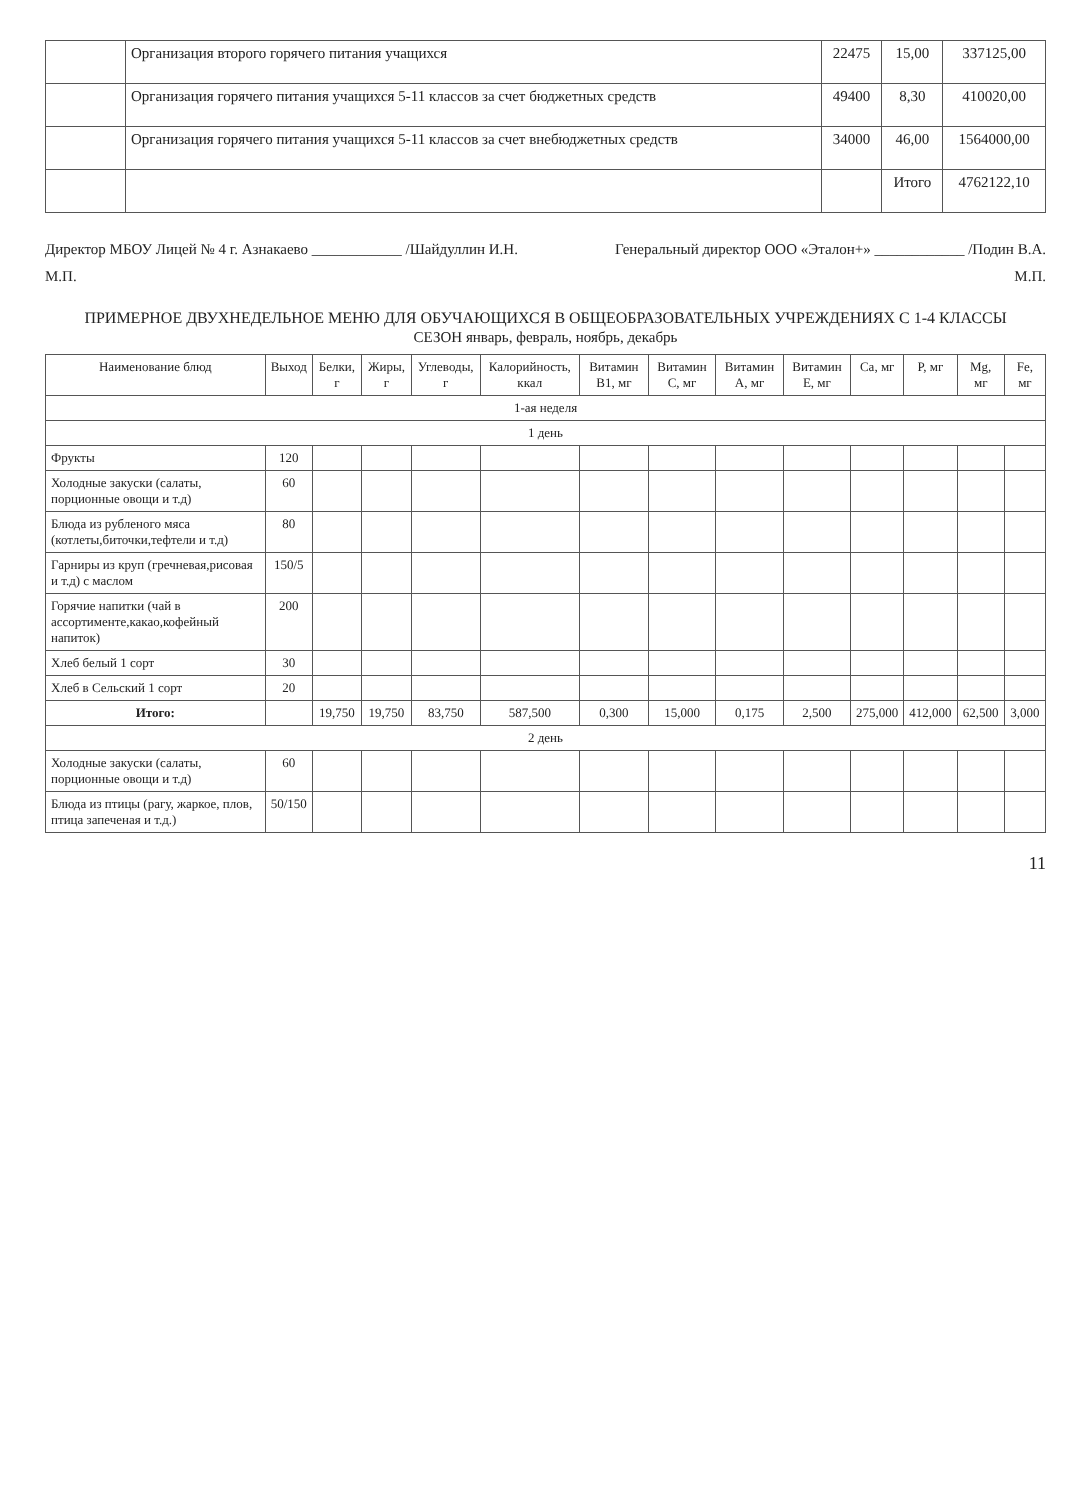| | Организация второго горячего питания учащихся | 22475 | 15,00 | 337125,00 |
| | Организация горячего питания учащихся 5-11 классов за счет бюджетных средств | 49400 | 8,30 | 410020,00 |
| | Организация горячего питания учащихся 5-11 классов за счет внебюджетных средств | 34000 | 46,00 | 1564000,00 |
| | | | Итого | 4762122,10 |
Директор МБОУ Лицей № 4 г. Азнакаево ____________ /Шайдуллин И.Н. Генеральный директор ООО «Эталон+» ____________ /Подин В.А.
М.П. М.П.
ПРИМЕРНОЕ ДВУХНЕДЕЛЬНОЕ МЕНЮ ДЛЯ ОБУЧАЮЩИХСЯ В ОБЩЕОБРАЗОВАТЕЛЬНЫХ УЧРЕЖДЕНИЯХ С 1-4 КЛАССЫ
СЕЗОН январь, февраль, ноябрь, декабрь
| Наименование блюд | Выход | Белки, г | Жиры, г | Углеводы, г | Калорийность, ккал | Витамин B1, мг | Витамин C, мг | Витамин A, мг | Витамин E, мг | Ca, мг | P, мг | Mg, мг | Fe, мг |
| --- | --- | --- | --- | --- | --- | --- | --- | --- | --- | --- | --- | --- | --- |
| 1-ая неделя | | | | | | | | | | | | | |
| 1 день | | | | | | | | | | | | | |
| Фрукты | 120 | | | | | | | | | | | | |
| Холодные закуски (салаты, порционные овощи и т.д) | 60 | | | | | | | | | | | | |
| Блюда из рубленого мяса (котлеты,биточки,тефтели и т.д) | 80 | | | | | | | | | | | | |
| Гарниры из круп (гречневая,рисовая и т.д) с маслом | 150/5 | | | | | | | | | | | | |
| Горячие напитки (чай в ассортименте,какао,кофейный напиток) | 200 | | | | | | | | | | | | |
| Хлеб белый 1 сорт | 30 | | | | | | | | | | | | |
| Хлеб в Сельский 1 сорт | 20 | | | | | | | | | | | | |
| Итого: | | 19,750 | 19,750 | 83,750 | 587,500 | 0,300 | 15,000 | 0,175 | 2,500 | 275,000 | 412,000 | 62,500 | 3,000 |
| 2 день | | | | | | | | | | | | | |
| Холодные закуски (салаты, порционные овощи и т.д) | 60 | | | | | | | | | | | | |
| Блюда из птицы (рагу, жаркое, плов, птица запеченая и т.д.) | 50/150 | | | | | | | | | | | | |
11